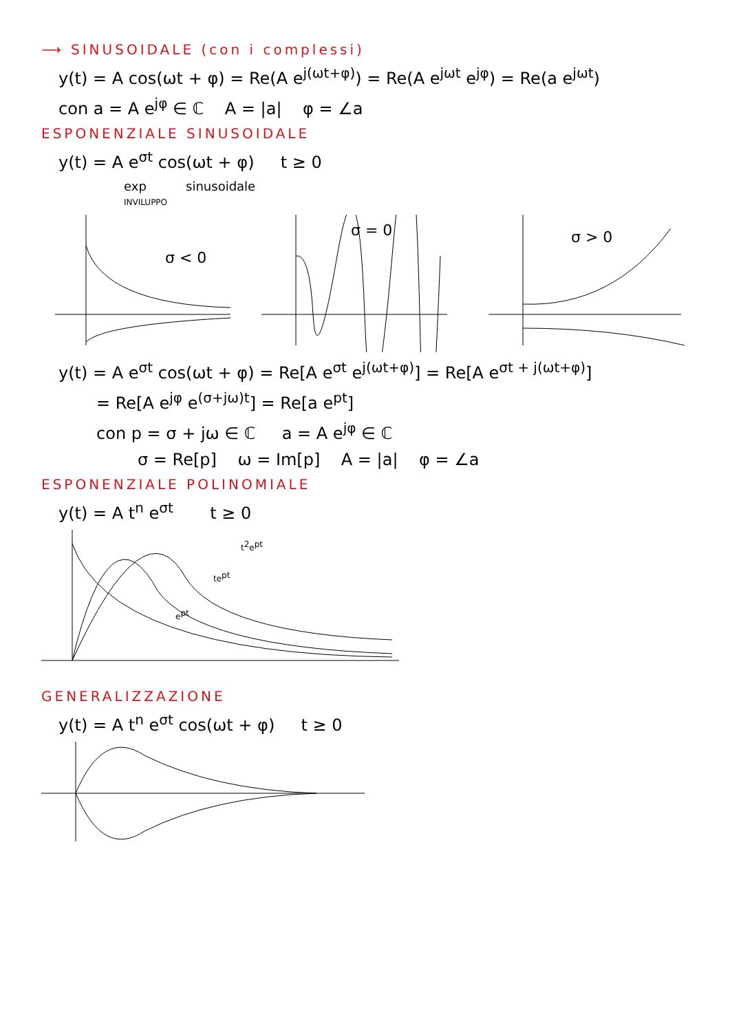⟶ SINUSOIDALE (con i complessi)
y(t) = A cos(ωt + φ) = Re(A e<sup>j(ωt+φ)</sup>) = Re(A e<sup>jωt</sup> e<sup>jφ</sup>) = Re(a e<sup>jωt</sup>)
con a = A e<sup>jφ</sup> ∈ ℂ A = |a| φ = ∠a
ESPONENZIALE SINUSOIDALE
y(t) = A e<sup>σt</sup> cos(ωt + φ) t ≥ 0
exp sinusoidale
INVILUPPO
σ < 0
σ = 0
σ > 0
y(t) = A e<sup>σt</sup> cos(ωt + φ) = Re[A e<sup>σt</sup> e<sup>j(ωt+φ)</sup>] = Re[A e<sup>σt + j(ωt+φ)</sup>]
= Re[A e<sup>jφ</sup> e<sup>(σ+jω)t</sup>] = Re[a e<sup>pt</sup>]
con p = σ + jω ∈ ℂ a = A e<sup>jφ</sup> ∈ ℂ
σ = Re[p] ω = Im[p] A = |a| φ = ∠a
ESPONENZIALE POLINOMIALE
y(t) = A t<sup>n</sup> e<sup>σt</sup> t ≥ 0
ept
tept
t2ept
GENERALIZZAZIONE
y(t) = A t<sup>n</sup> e<sup>σt</sup> cos(ωt + φ) t ≥ 0